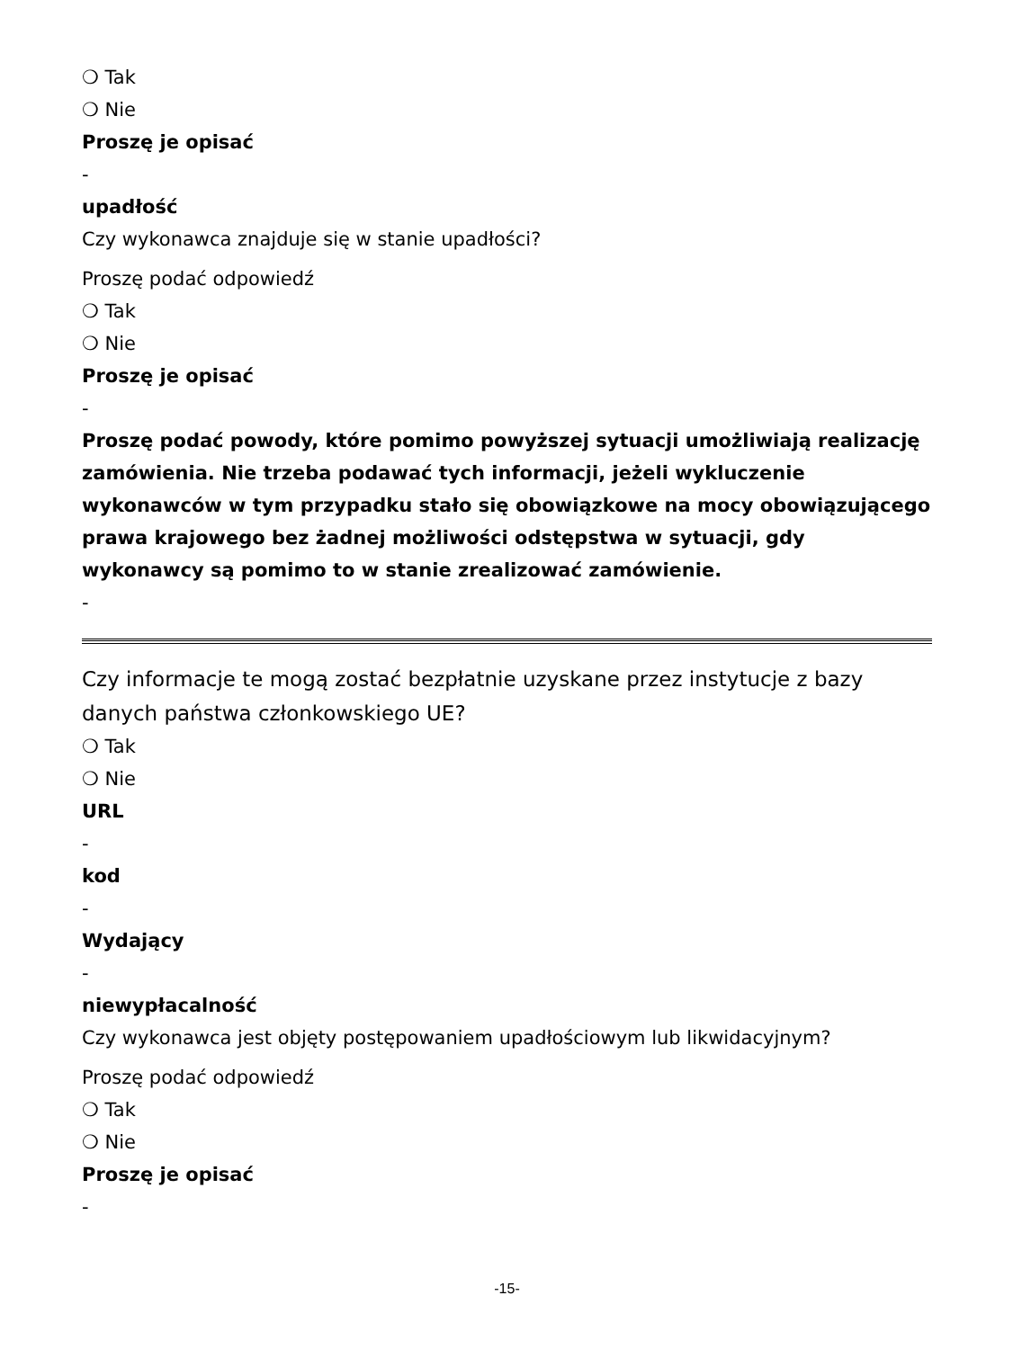❍ Tak
❍ Nie
Proszę je opisać
-
upadłość
Czy wykonawca znajduje się w stanie upadłości?
Proszę podać odpowiedź
❍ Tak
❍ Nie
Proszę je opisać
-
Proszę podać powody, które pomimo powyższej sytuacji umożliwiają realizację zamówienia. Nie trzeba podawać tych informacji, jeżeli wykluczenie wykonawców w tym przypadku stało się obowiązkowe na mocy obowiązującego prawa krajowego bez żadnej możliwości odstępstwa w sytuacji, gdy wykonawcy są pomimo to w stanie zrealizować zamówienie.
-
Czy informacje te mogą zostać bezpłatnie uzyskane przez instytucje z bazy danych państwa członkowskiego UE?
❍ Tak
❍ Nie
URL
-
kod
-
Wydający
-
niewypłacalność
Czy wykonawca jest objęty postępowaniem upadłościowym lub likwidacyjnym?
Proszę podać odpowiedź
❍ Tak
❍ Nie
Proszę je opisać
-
-15-